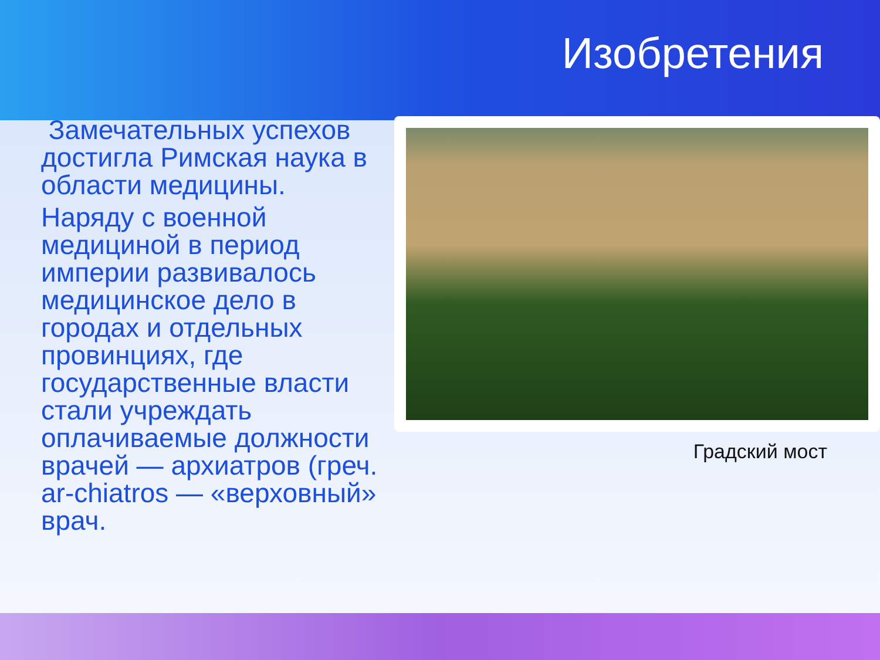Изобретения
Замечательных успехов достигла Римская наука в области медицины.
Наряду с военной медициной в период империи развивалось медицинское дело в городах и отдельных провинциях, где государственные власти стали учреждать оплачиваемые должности врачей — архиатров (греч. ar-chiatros — «верховный» врач.
Градский мост